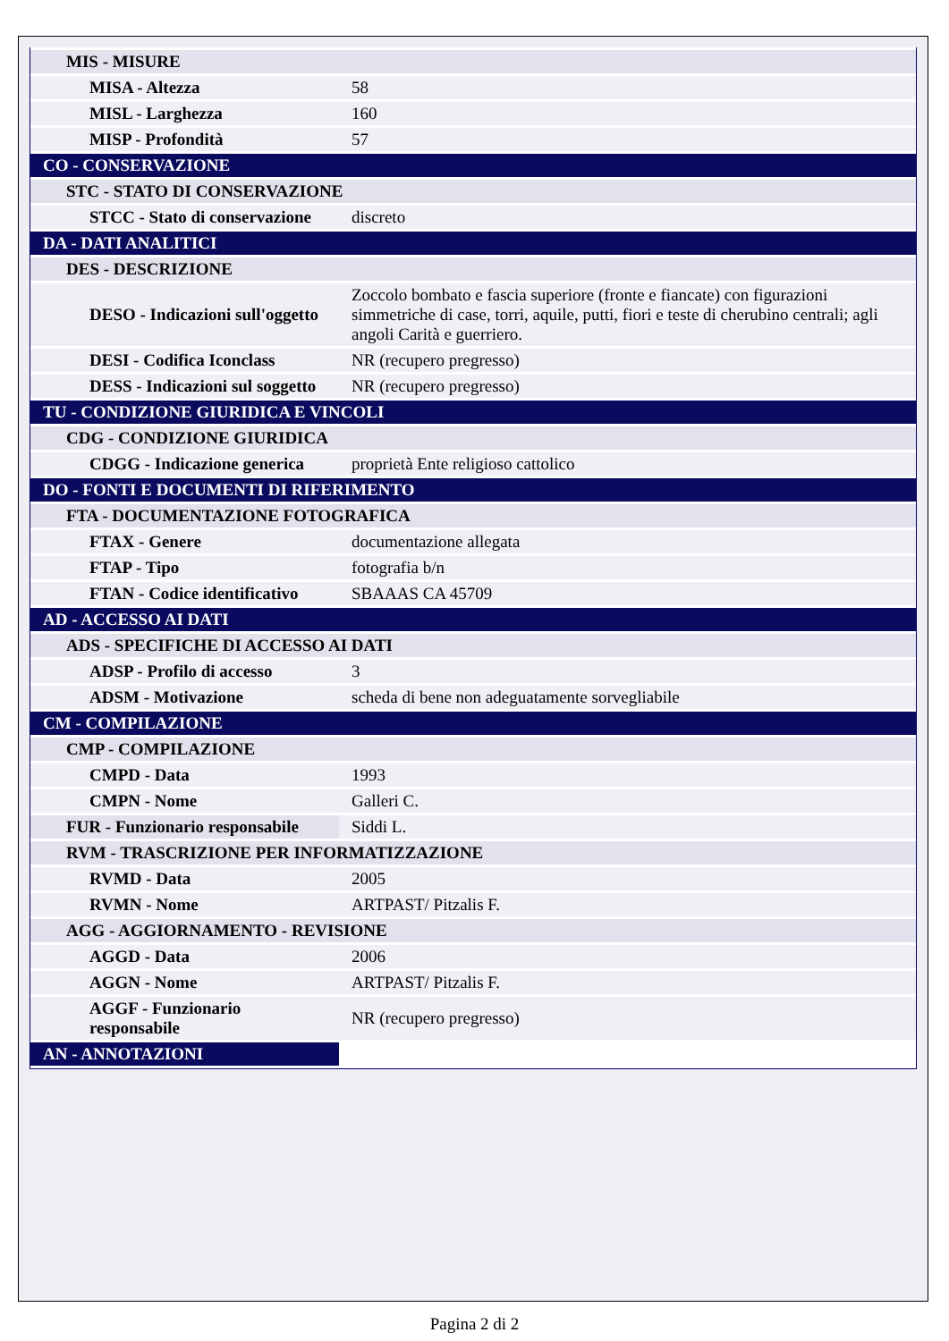| MIS - MISURE | |
| MISA - Altezza | 58 |
| MISL - Larghezza | 160 |
| MISP - Profondità | 57 |
| CO - CONSERVAZIONE | |
| STC - STATO DI CONSERVAZIONE | |
| STCC - Stato di conservazione | discreto |
| DA - DATI ANALITICI | |
| DES - DESCRIZIONE | |
| DESO - Indicazioni sull'oggetto | Zoccolo bombato e fascia superiore (fronte e fiancate) con figurazioni simmetriche di case, torri, aquile, putti, fiori e teste di cherubino centrali; agli angoli Carità e guerriero. |
| DESI - Codifica Iconclass | NR (recupero pregresso) |
| DESS - Indicazioni sul soggetto | NR (recupero pregresso) |
| TU - CONDIZIONE GIURIDICA E VINCOLI | |
| CDG - CONDIZIONE GIURIDICA | |
| CDGG - Indicazione generica | proprietà Ente religioso cattolico |
| DO - FONTI E DOCUMENTI DI RIFERIMENTO | |
| FTA - DOCUMENTAZIONE FOTOGRAFICA | |
| FTAX - Genere | documentazione allegata |
| FTAP - Tipo | fotografia b/n |
| FTAN - Codice identificativo | SBAAAS CA 45709 |
| AD - ACCESSO AI DATI | |
| ADS - SPECIFICHE DI ACCESSO AI DATI | |
| ADSP - Profilo di accesso | 3 |
| ADSM - Motivazione | scheda di bene non adeguatamente sorvegliabile |
| CM - COMPILAZIONE | |
| CMP - COMPILAZIONE | |
| CMPD - Data | 1993 |
| CMPN - Nome | Galleri C. |
| FUR - Funzionario responsabile | Siddi L. |
| RVM - TRASCRIZIONE PER INFORMATIZZAZIONE | |
| RVMD - Data | 2005 |
| RVMN - Nome | ARTPAST/ Pitzalis F. |
| AGG - AGGIORNAMENTO - REVISIONE | |
| AGGD - Data | 2006 |
| AGGN - Nome | ARTPAST/ Pitzalis F. |
| AGGF - Funzionario responsabile | NR (recupero pregresso) |
| AN - ANNOTAZIONI | |
Pagina 2 di 2